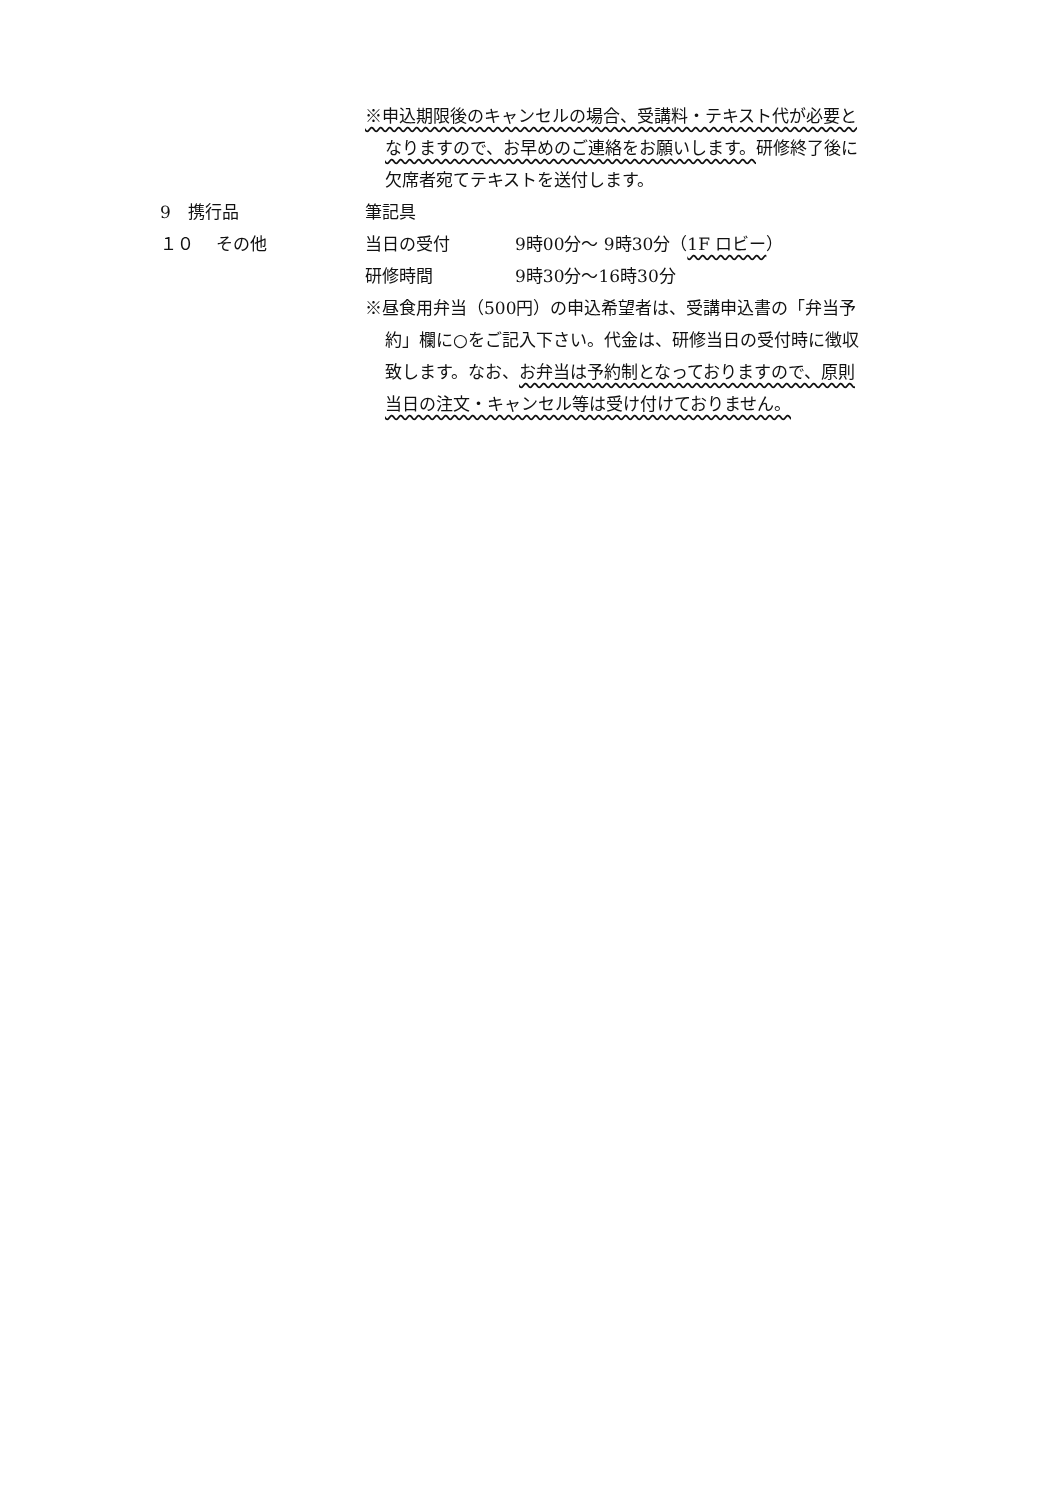※申込期限後のキャンセルの場合、受講料・テキスト代が必要と
なりますので、お早めのご連絡をお願いします。研修終了後に
欠席者宛てテキストを送付します。
9　携行品 筆記具
１０　 その他 当日の受付 9時00分～ 9時30分（1F ロビー）
研修時間 9時30分～16時30分
※昼食用弁当（500円）の申込希望者は、受講申込書の「弁当予
約」欄に○をご記入下さい。代金は、研修当日の受付時に徴収
致します。なお、お弁当は予約制となっておりますので、原則
当日の注文・キャンセル等は受け付けておりません。